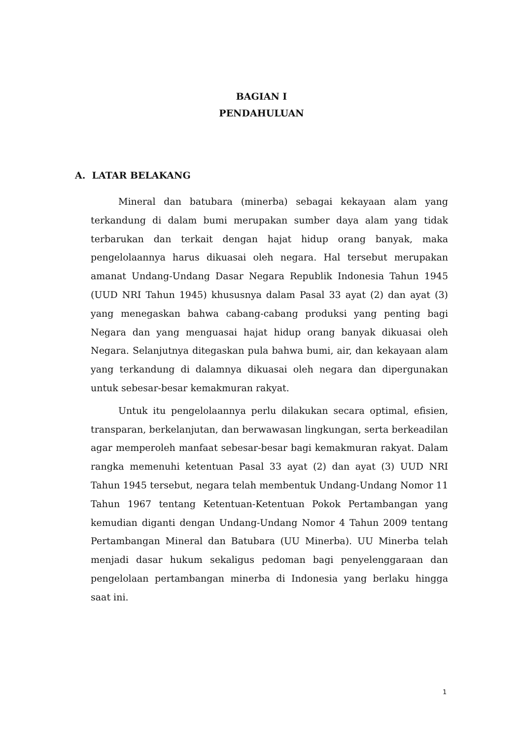BAGIAN I
PENDAHULUAN
A. LATAR BELAKANG
Mineral dan batubara (minerba) sebagai kekayaan alam yang terkandung di dalam bumi merupakan sumber daya alam yang tidak terbarukan dan terkait dengan hajat hidup orang banyak, maka pengelolaannya harus dikuasai oleh negara. Hal tersebut merupakan amanat Undang-Undang Dasar Negara Republik Indonesia Tahun 1945 (UUD NRI Tahun 1945) khususnya dalam Pasal 33 ayat (2) dan ayat (3) yang menegaskan bahwa cabang-cabang produksi yang penting bagi Negara dan yang menguasai hajat hidup orang banyak dikuasai oleh Negara. Selanjutnya ditegaskan pula bahwa bumi, air, dan kekayaan alam yang terkandung di dalamnya dikuasai oleh negara dan dipergunakan untuk sebesar-besar kemakmuran rakyat.
Untuk itu pengelolaannya perlu dilakukan secara optimal, efisien, transparan, berkelanjutan, dan berwawasan lingkungan, serta berkeadilan agar memperoleh manfaat sebesar-besar bagi kemakmuran rakyat. Dalam rangka memenuhi ketentuan Pasal 33 ayat (2) dan ayat (3) UUD NRI Tahun 1945 tersebut, negara telah membentuk Undang-Undang Nomor 11 Tahun 1967 tentang Ketentuan-Ketentuan Pokok Pertambangan yang kemudian diganti dengan Undang-Undang Nomor 4 Tahun 2009 tentang Pertambangan Mineral dan Batubara (UU Minerba). UU Minerba telah menjadi dasar hukum sekaligus pedoman bagi penyelenggaraan dan pengelolaan pertambangan minerba di Indonesia yang berlaku hingga saat ini.
1